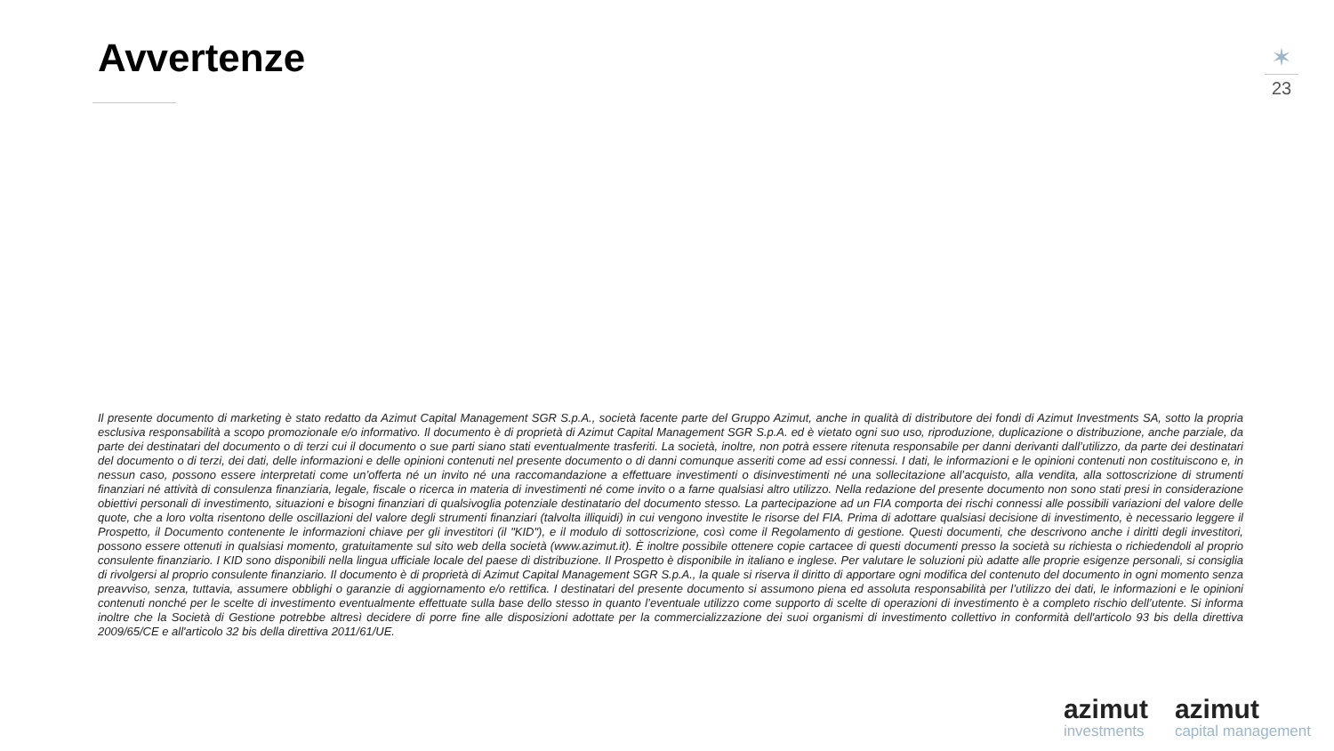Avvertenze ✶
23
Il presente documento di marketing è stato redatto da Azimut Capital Management SGR S.p.A., società facente parte del Gruppo Azimut, anche in qualità di distributore dei fondi di Azimut Investments SA, sotto la propria esclusiva responsabilità a scopo promozionale e/o informativo. Il documento è di proprietà di Azimut Capital Management SGR S.p.A. ed è vietato ogni suo uso, riproduzione, duplicazione o distribuzione, anche parziale, da parte dei destinatari del documento o di terzi cui il documento o sue parti siano stati eventualmente trasferiti. La società, inoltre, non potrà essere ritenuta responsabile per danni derivanti dall’utilizzo, da parte dei destinatari del documento o di terzi, dei dati, delle informazioni e delle opinioni contenuti nel presente documento o di danni comunque asseriti come ad essi connessi. I dati, le informazioni e le opinioni contenuti non costituiscono e, in nessun caso, possono essere interpretati come un’offerta né un invito né una raccomandazione a effettuare investimenti o disinvestimenti né una sollecitazione all’acquisto, alla vendita, alla sottoscrizione di strumenti finanziari né attività di consulenza finanziaria, legale, fiscale o ricerca in materia di investimenti né come invito o a farne qualsiasi altro utilizzo. Nella redazione del presente documento non sono stati presi in considerazione obiettivi personali di investimento, situazioni e bisogni finanziari di qualsivoglia potenziale destinatario del documento stesso. La partecipazione ad un FIA comporta dei rischi connessi alle possibili variazioni del valore delle quote, che a loro volta risentono delle oscillazioni del valore degli strumenti finanziari (talvolta illiquidi) in cui vengono investite le risorse del FIA. Prima di adottare qualsiasi decisione di investimento, è necessario leggere il Prospetto, il Documento contenente le informazioni chiave per gli investitori (il "KID"), e il modulo di sottoscrizione, così come il Regolamento di gestione. Questi documenti, che descrivono anche i diritti degli investitori, possono essere ottenuti in qualsiasi momento, gratuitamente sul sito web della società (www.azimut.it). È inoltre possibile ottenere copie cartacee di questi documenti presso la società su richiesta o richiedendoli al proprio consulente finanziario. I KID sono disponibili nella lingua ufficiale locale del paese di distribuzione. Il Prospetto è disponibile in italiano e inglese. Per valutare le soluzioni più adatte alle proprie esigenze personali, si consiglia di rivolgersi al proprio consulente finanziario. Il documento è di proprietà di Azimut Capital Management SGR S.p.A., la quale si riserva il diritto di apportare ogni modifica del contenuto del documento in ogni momento senza preavviso, senza, tuttavia, assumere obblighi o garanzie di aggiornamento e/o rettifica. I destinatari del presente documento si assumono piena ed assoluta responsabilità per l’utilizzo dei dati, le informazioni e le opinioni contenuti nonché per le scelte di investimento eventualmente effettuate sulla base dello stesso in quanto l’eventuale utilizzo come supporto di scelte di operazioni di investimento è a completo rischio dell’utente. Si informa inoltre che la Società di Gestione potrebbe altresì decidere di porre fine alle disposizioni adottate per la commercializzazione dei suoi organismi di investimento collettivo in conformità dell'articolo 93 bis della direttiva 2009/65/CE e all'articolo 32 bis della direttiva 2011/61/UE.
azimut
investments
azimut
capital management